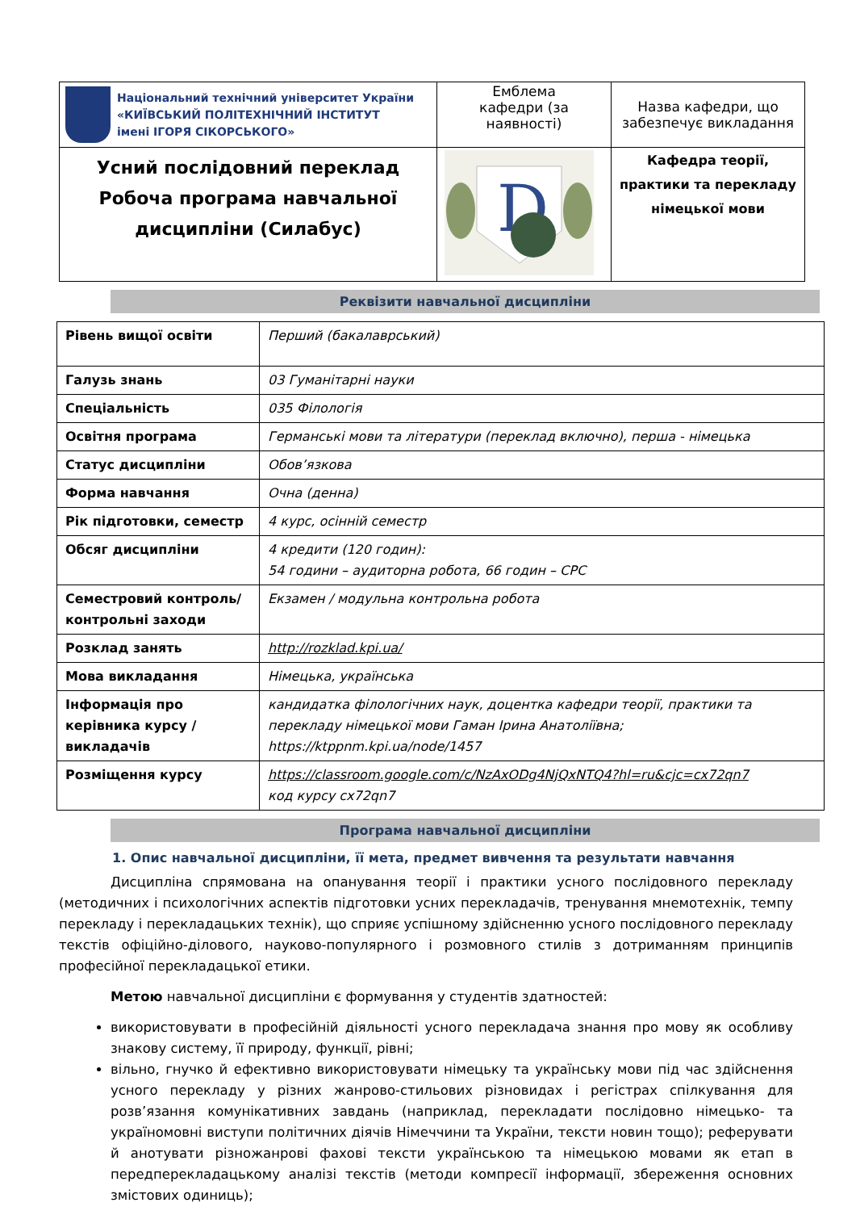| Національний технічний університет України «КИЇВСЬКИЙ ПОЛІТЕХНІЧНИЙ ІНСТИТУТ імені ІГОРЯ СІКОРСЬКОГО» | Емблема кафедри (за наявності) | Назва кафедри, що забезпечує викладання |
| Усний послідовний переклад Робоча програма навчальної дисципліни (Силабус) | D | Кафедра теорії, практики та перекладу німецької мови |
Реквізити навчальної дисципліни
| Рівень вищої освіти | Перший (бакалаврський) |
| Галузь знань | 03 Гуманітарні науки |
| Спеціальність | 035 Філологія |
| Освітня програма | Германські мови та літератури (переклад включно), перша - німецька |
| Статус дисципліни | Обов’язкова |
| Форма навчання | Очна (денна) |
| Рік підготовки, семестр | 4 курс, осінній семестр |
| Обсяг дисципліни | 4 кредити (120 годин): 54 години – аудиторна робота, 66 годин – СРС |
| Семестровий контроль/ контрольні заходи | Екзамен / модульна контрольна робота |
| Розклад занять | http://rozklad.kpi.ua/ |
| Мова викладання | Німецька, українська |
| Інформація про керівника курсу / викладачів | кандидатка філологічних наук, доцентка кафедри теорії, практики та перекладу німецької мови Гаман Ірина Анатоліївна; https://ktppnm.kpi.ua/node/1457 |
| Розміщення курсу | https://classroom.google.com/c/NzAxODg4NjQxNTQ4?hl=ru&cjc=cx72qn7 код курсу cx72qn7 |
Програма навчальної дисципліни
1. Опис навчальної дисципліни, її мета, предмет вивчення та результати навчання
Дисципліна спрямована на опанування теорії і практики усного послідовного перекладу (методичних і психологічних аспектів підготовки усних перекладачів, тренування мнемотехнік, темпу перекладу і перекладацьких технік), що сприяє успішному здійсненню усного послідовного перекладу текстів офіційно-ділового, науково-популярного і розмовного стилів з дотриманням принципів професійної перекладацької етики.
Метою навчальної дисципліни є формування у студентів здатностей:
використовувати в професійній діяльності усного перекладача знання про мову як особливу знакову систему, її природу, функції, рівні;
вільно, гнучко й ефективно використовувати німецьку та українську мови під час здійснення усного перекладу у різних жанрово-стильових різновидах і регістрах спілкування для розв’язання комунікативних завдань (наприклад, перекладати послідовно німецько- та україномовні виступи політичних діячів Німеччини та України, тексти новин тощо); реферувати й анотувати різножанрові фахові тексти українською та німецькою мовами як етап в передперекладацькому аналізі текстів (методи компресії інформації, збереження основних змістових одиниць);